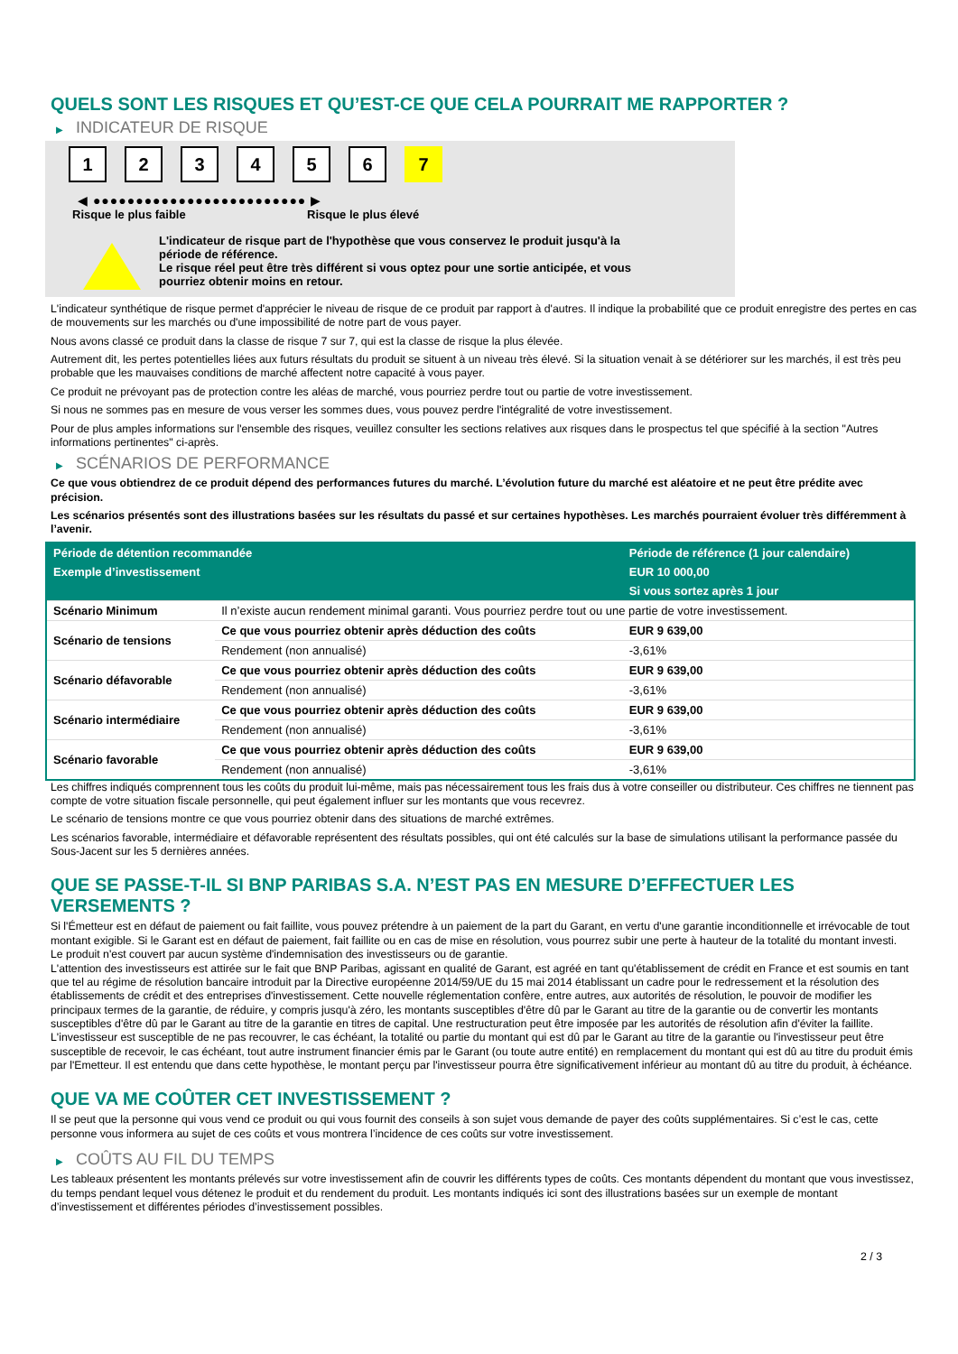QUELS SONT LES RISQUES ET QU’EST-CE QUE CELA POURRAIT ME RAPPORTER ?
▶ INDICATEUR DE RISQUE
1 2 3 4 5 6 7
◀ ●●●●●●●●●●●●●●●●●●●●●●●●● ▶
Risque le plus faible Risque le plus élevé
L'indicateur de risque part de l'hypothèse que vous conservez le produit jusqu'à la
période de référence.
Le risque réel peut être très différent si vous optez pour une sortie anticipée, et vous
pourriez obtenir moins en retour.
L'indicateur synthétique de risque permet d'apprécier le niveau de risque de ce produit par rapport à d'autres. Il indique la probabilité que ce produit enregistre des pertes en cas de mouvements sur les marchés ou d'une impossibilité de notre part de vous payer.
Nous avons classé ce produit dans la classe de risque 7 sur 7, qui est la classe de risque la plus élevée.
Autrement dit, les pertes potentielles liées aux futurs résultats du produit se situent à un niveau très élevé. Si la situation venait à se détériorer sur les marchés, il est très peu probable que les mauvaises conditions de marché affectent notre capacité à vous payer.
Ce produit ne prévoyant pas de protection contre les aléas de marché, vous pourriez perdre tout ou partie de votre investissement.
Si nous ne sommes pas en mesure de vous verser les sommes dues, vous pouvez perdre l'intégralité de votre investissement.
Pour de plus amples informations sur l'ensemble des risques, veuillez consulter les sections relatives aux risques dans le prospectus tel que spécifié à la section "Autres informations pertinentes" ci-après.
▶ SCÉNARIOS DE PERFORMANCE
Ce que vous obtiendrez de ce produit dépend des performances futures du marché. L’évolution future du marché est aléatoire et ne peut être prédite avec précision.
Les scénarios présentés sont des illustrations basées sur les résultats du passé et sur certaines hypothèses. Les marchés pourraient évoluer très différemment à l’avenir.
| Période de détention recommandée | | Période de référence (1 jour calendaire) |
| --- | --- | --- |
| Exemple d’investissement | | EUR 10 000,00 |
| | | Si vous sortez après 1 jour |
| Scénario Minimum | Il n’existe aucun rendement minimal garanti. Vous pourriez perdre tout ou une partie de votre investissement. | |
| Scénario de tensions | Ce que vous pourriez obtenir après déduction des coûts | EUR 9 639,00 |
| | Rendement (non annualisé) | -3,61% |
| Scénario défavorable | Ce que vous pourriez obtenir après déduction des coûts | EUR 9 639,00 |
| | Rendement (non annualisé) | -3,61% |
| Scénario intermédiaire | Ce que vous pourriez obtenir après déduction des coûts | EUR 9 639,00 |
| | Rendement (non annualisé) | -3,61% |
| Scénario favorable | Ce que vous pourriez obtenir après déduction des coûts | EUR 9 639,00 |
| | Rendement (non annualisé) | -3,61% |
Les chiffres indiqués comprennent tous les coûts du produit lui-même, mais pas nécessairement tous les frais dus à votre conseiller ou distributeur. Ces chiffres ne tiennent pas compte de votre situation fiscale personnelle, qui peut également influer sur les montants que vous recevrez.
Le scénario de tensions montre ce que vous pourriez obtenir dans des situations de marché extrêmes.
Les scénarios favorable, intermédiaire et défavorable représentent des résultats possibles, qui ont été calculés sur la base de simulations utilisant la performance passée du Sous-Jacent sur les 5 dernières années.
QUE SE PASSE-T-IL SI BNP PARIBAS S.A. N’EST PAS EN MESURE D’EFFECTUER LES VERSEMENTS ?
Si l'Émetteur est en défaut de paiement ou fait faillite, vous pouvez prétendre à un paiement de la part du Garant, en vertu d'une garantie inconditionnelle et irrévocable de tout montant exigible. Si le Garant est en défaut de paiement, fait faillite ou en cas de mise en résolution, vous pourrez subir une perte à hauteur de la totalité du montant investi.
Le produit n'est couvert par aucun système d'indemnisation des investisseurs ou de garantie.
L'attention des investisseurs est attirée sur le fait que BNP Paribas, agissant en qualité de Garant, est agréé en tant qu'établissement de crédit en France et est soumis en tant que tel au régime de résolution bancaire introduit par la Directive européenne 2014/59/UE du 15 mai 2014 établissant un cadre pour le redressement et la résolution des établissements de crédit et des entreprises d'investissement. Cette nouvelle réglementation confère, entre autres, aux autorités de résolution, le pouvoir de modifier les principaux termes de la garantie, de réduire, y compris jusqu'à zéro, les montants susceptibles d'être dû par le Garant au titre de la garantie ou de convertir les montants susceptibles d'être dû par le Garant au titre de la garantie en titres de capital. Une restructuration peut être imposée par les autorités de résolution afin d'éviter la faillite. L'investisseur est susceptible de ne pas recouvrer, le cas échéant, la totalité ou partie du montant qui est dû par le Garant au titre de la garantie ou l'investisseur peut être susceptible de recevoir, le cas échéant, tout autre instrument financier émis par le Garant (ou toute autre entité) en remplacement du montant qui est dû au titre du produit émis par l'Emetteur. Il est entendu que dans cette hypothèse, le montant perçu par l'investisseur pourra être significativement inférieur au montant dû au titre du produit, à échéance.
QUE VA ME COÛTER CET INVESTISSEMENT ?
Il se peut que la personne qui vous vend ce produit ou qui vous fournit des conseils à son sujet vous demande de payer des coûts supplémentaires. Si c’est le cas, cette personne vous informera au sujet de ces coûts et vous montrera l’incidence de ces coûts sur votre investissement.
▶ COÛTS AU FIL DU TEMPS
Les tableaux présentent les montants prélevés sur votre investissement afin de couvrir les différents types de coûts. Ces montants dépendent du montant que vous investissez, du temps pendant lequel vous détenez le produit et du rendement du produit. Les montants indiqués ici sont des illustrations basées sur un exemple de montant d’investissement et différentes périodes d’investissement possibles.
2 / 3